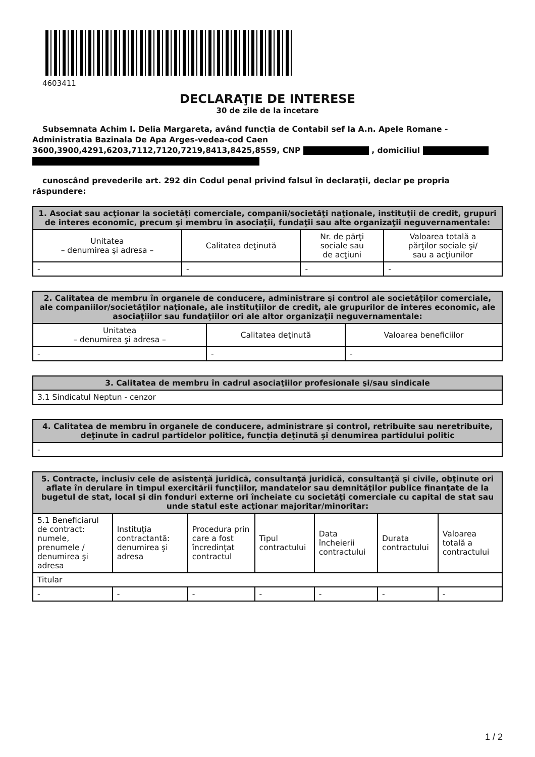4603411
DECLARAŢIE DE INTERESE
30 de zile de la încetare
Subsemnata Achim I. Delia Margareta, având funcţia de Contabil sef la A.n. Apele Romane - Administratia Bazinala De Apa Arges-vedea-cod Caen 3600,3900,4291,6203,7112,7120,7219,8413,8425,8559, CNP , domiciliul
cunoscând prevederile art. 292 din Codul penal privind falsul în declaraţii, declar pe propria răspundere:
| 1. Asociat sau acţionar la societăţi comerciale, companii/societăţi naţionale, instituţii de credit, grupuri de interes economic, precum şi membru în asociaţii, fundaţii sau alte organizaţii neguvernamentale: | | | |
| --- | --- | --- | --- |
| Unitatea – denumirea şi adresa – | Calitatea deţinută | Nr. de părţi sociale sau de acţiuni | Valoarea totală a părţilor sociale şi/ sau a acţiunilor |
| - | - | - | - |
| 2. Calitatea de membru în organele de conducere, administrare şi control ale societăţilor comerciale, ale companiilor/societăţilor naţionale, ale instituţiilor de credit, ale grupurilor de interes economic, ale asociaţiilor sau fundaţiilor ori ale altor organizaţii neguvernamentale: | | |
| --- | --- | --- |
| Unitatea – denumirea şi adresa – | Calitatea deţinută | Valoarea beneficiilor |
| - | - | - |
| 3. Calitatea de membru în cadrul asociaţiilor profesionale şi/sau sindicale |
| --- |
| 3.1 Sindicatul Neptun - cenzor |
| 4. Calitatea de membru în organele de conducere, administrare şi control, retribuite sau neretribuite, deţinute în cadrul partidelor politice, funcţia deţinută şi denumirea partidului politic |
| --- |
| - |
| 5. Contracte, inclusiv cele de asistenţă juridică, consultanţă juridică, consultanţă şi civile, obţinute ori aflate în derulare în timpul exercitării funcţiilor, mandatelor sau demnităţilor publice finanţate de la bugetul de stat, local şi din fonduri externe ori încheiate cu societăţi comerciale cu capital de stat sau unde statul este acţionar majoritar/minoritar: | | | | | | |
| --- | --- | --- | --- | --- | --- | --- |
| 5.1 Beneficiarul de contract: numele, prenumele / denumirea şi adresa | Instituţia contractantă: denumirea şi adresa | Procedura prin care a fost încredinţat contractul | Tipul contractului | Data încheierii contractului | Durata contractului | Valoarea totală a contractului |
| Titular | | | | | | |
| - | - | - | - | - | - | - |
1 / 2